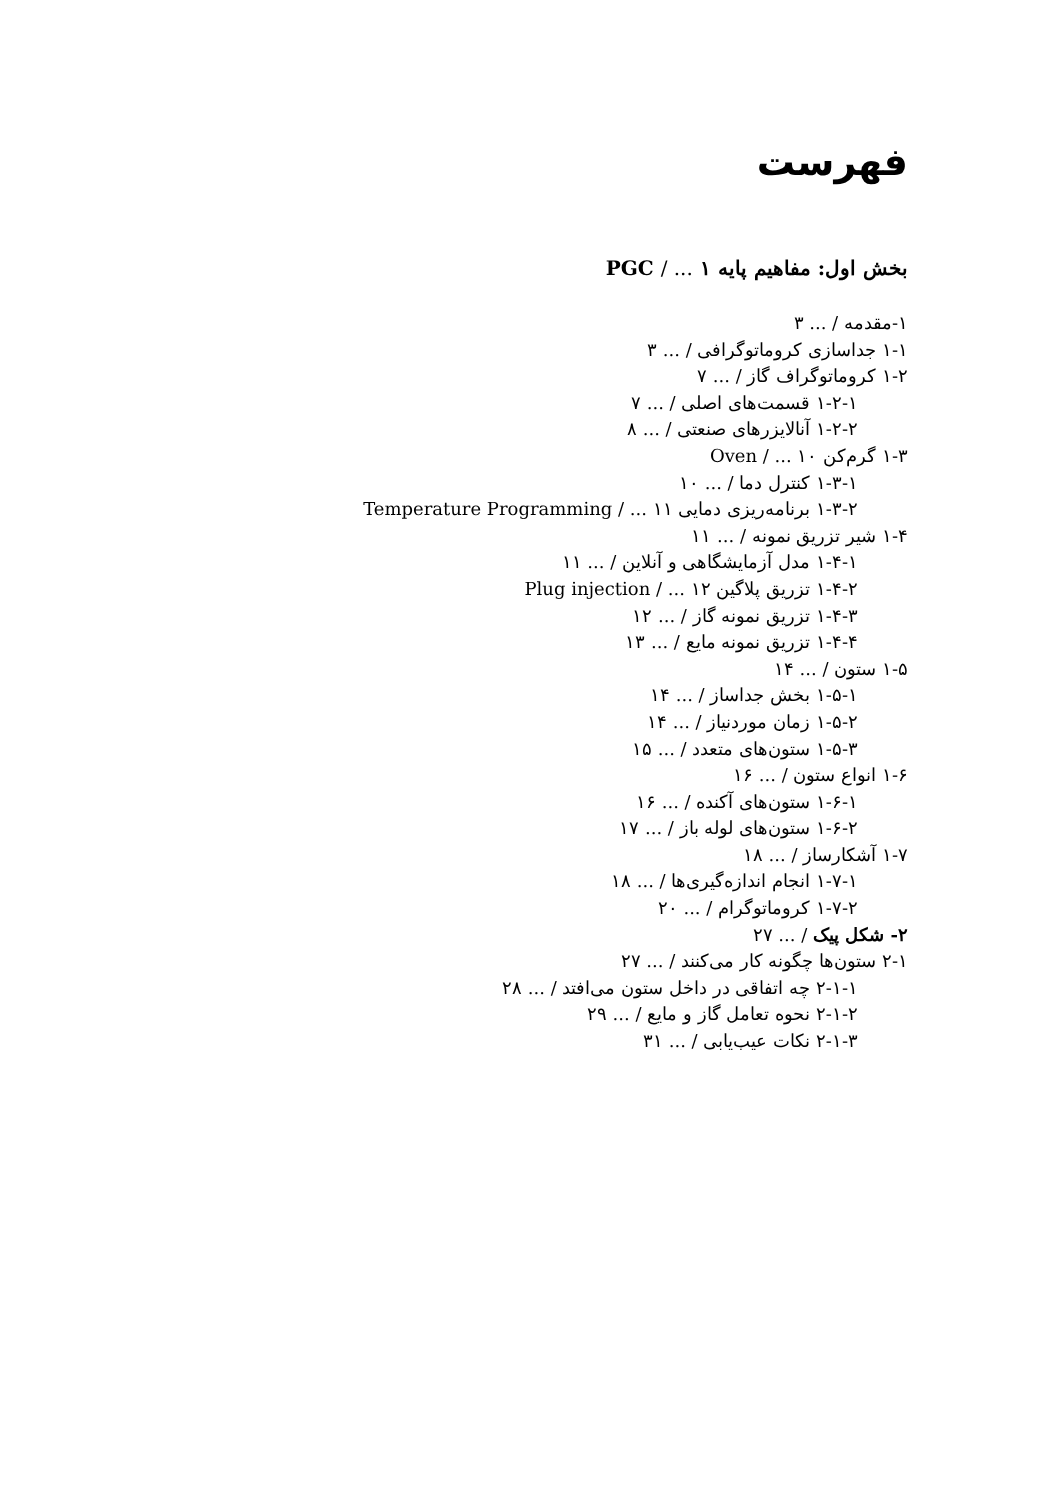فهرست
بخش اول: مفاهیم پایه PGC / ... ۱
۱-مقدمه / ... ۳
۱-۱ جداسازی کروماتوگرافی / ... ۳
۱-۲ کروماتوگراف گاز / ... ۷
۱-۲-۱ قسمت‌های اصلی / ... ۷
۱-۲-۲ آنالایزرهای صنعتی / ... ۸
۱-۳ گرم‌کن Oven / ... ۱۰
۱-۳-۱ کنترل دما / ... ۱۰
۱-۳-۲ برنامه‌ریزی دمایی Temperature Programming / ... ۱۱
۱-۴ شیر تزریق نمونه / ... ۱۱
۱-۴-۱ مدل آزمایشگاهی و آنلاین / ... ۱۱
۱-۴-۲ تزریق پلاگین Plug injection / ... ۱۲
۱-۴-۳ تزریق نمونه گاز / ... ۱۲
۱-۴-۴ تزریق نمونه مایع / ... ۱۳
۱-۵ ستون / ... ۱۴
۱-۵-۱ بخش جداساز / ... ۱۴
۱-۵-۲ زمان موردنیاز / ... ۱۴
۱-۵-۳ ستون‌های متعدد / ... ۱۵
۱-۶ انواع ستون / ... ۱۶
۱-۶-۱ ستون‌های آکنده / ... ۱۶
۱-۶-۲ ستون‌های لوله باز / ... ۱۷
۱-۷ آشکارساز / ... ۱۸
۱-۷-۱ انجام اندازه‌گیری‌ها / ... ۱۸
۱-۷-۲ کروماتوگرام / ... ۲۰
۲- شکل پیک / ... ۲۷
۲-۱ ستون‌ها چگونه کار می‌کنند / ... ۲۷
۲-۱-۱ چه اتفاقی در داخل ستون می‌افتد / ... ۲۸
۲-۱-۲ نحوه تعامل گاز و مایع / ... ۲۹
۲-۱-۳ نکات عیب‌یابی / ... ۳۱